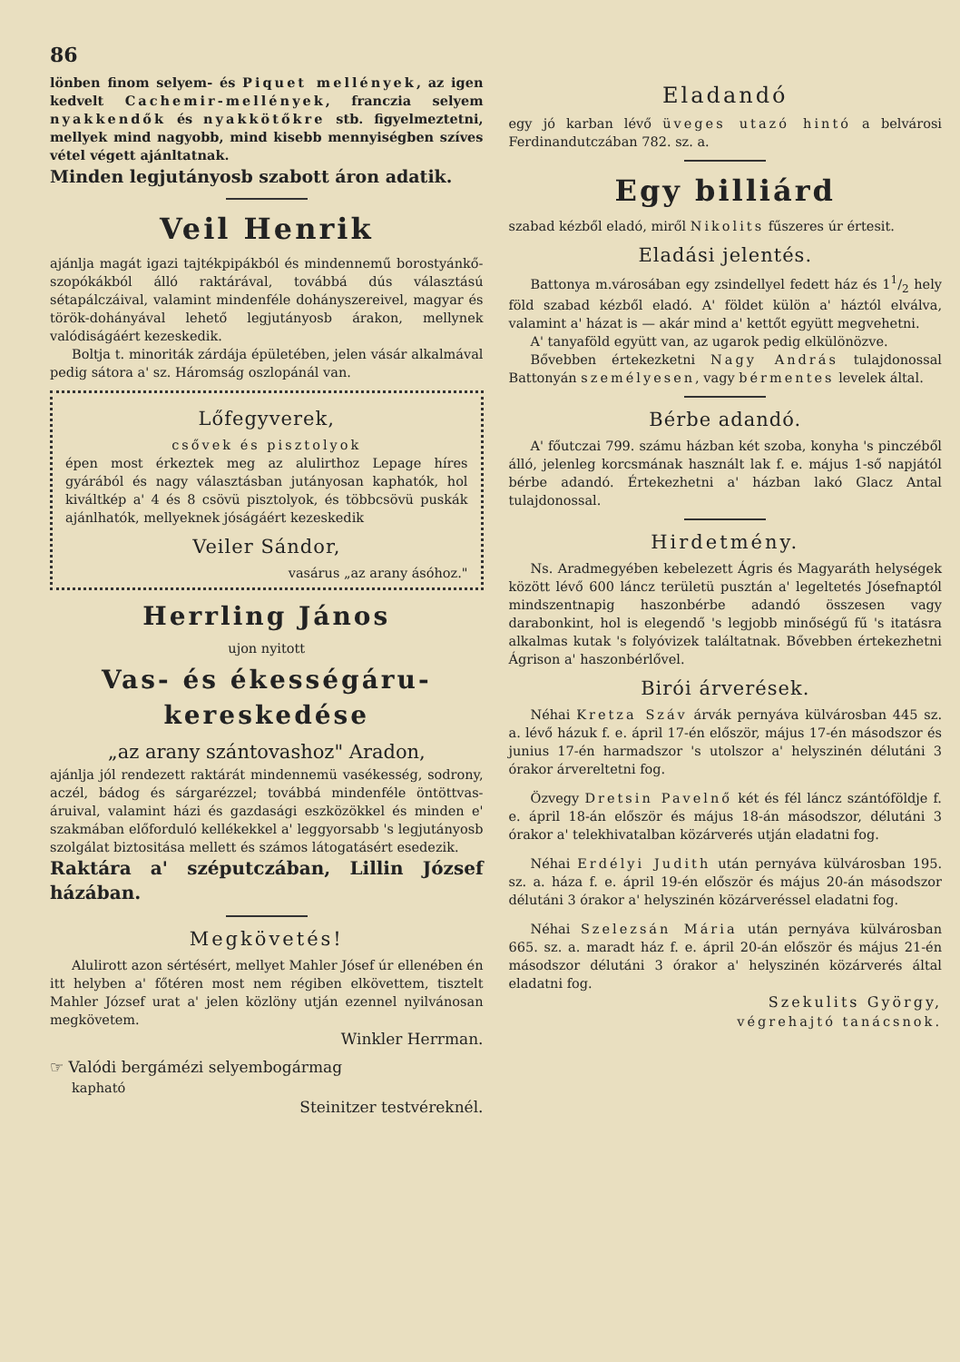86
lönben finom selyem- és Piquet mellények, az igen kedvelt Cachemir-mellények, franczia selyem nyakkendők és nyakkötőkre stb. figyelmeztetni, mellyek mind nagyobb, mind kisebb mennyiségben szíves vétel végett ajánltatnak.
Minden legjutányosb szabott áron adatik.
Veil Henrik
ajánlja magát igazi tajtékpipákból és mindennemű borostyánkő-szopókákból álló raktárával, továbbá dús választású sétapálczáival, valamint mindenféle dohányszereivel, magyar és török-dohányával lehető legjutányosb árakon, mellynek valódiságáért kezeskedik.
Boltja t. minoriták zárdája épületében, jelen vásár alkalmával pedig sátora a' sz. Háromság oszlopánál van.
Lőfegyverek,
csővek és pisztolyok
épen most érkeztek meg az alulirthoz Lepage híres gyárából és nagy választásban jutányosan kaphatók, hol kiváltkép a' 4 és 8 csövü pisztolyok, és többcsövü puskák ajánlhatók, mellyeknek jóságáért kezeskedik
Veiler Sándor,
vasárus „az arany ásóhoz."
Herrling János
ujon nyitott
Vas- és ékességáru-kereskedése
„az arany szántovashoz" Aradon,
ajánlja jól rendezett raktárát mindennemü vasékesség, sodrony, aczél, bádog és sárgarézzel; továbbá mindenféle öntöttvas-áruival, valamint házi és gazdasági eszközökkel és minden e' szakmában előforduló kellékekkel a' leggyorsabb 's legjutányosb szolgálat biztositása mellett és számos látogatásért esedezik.
Raktára a' széputczában, Lillin József házában.
Megkövetés!
Alulirott azon sértésért, mellyet Mahler Jósef úr ellenében én itt helyben a' főtéren most nem régiben elkövettem, tisztelt Mahler József urat a' jelen közlöny utján ezennel nyilvánosan megkövetem.
Winkler Herrman.
☞ Valódi bergámézi selyembogármag
kapható
Steinitzer testvéreknél.
Eladandó
egy jó karban lévő üveges utazó hintó a belvárosi Ferdinandutczában 782. sz. a.
Egy billiárd
szabad kézből eladó, miről Nikolits fűszeres úr értesit.
Eladási jelentés.
Battonya m.városában egy zsindellyel fedett ház és 11/2 hely föld szabad kézből eladó. A' földet külön a' háztól elválva, valamint a' házat is — akár mind a' kettőt együtt megvehetni.
A' tanyaföld együtt van, az ugarok pedig elkülönözve.
Bővebben értekezketni Nagy András tulajdonossal Battonyán személyesen, vagy bérmentes levelek által.
Bérbe adandó.
A' főutczai 799. számu házban két szoba, konyha 's pinczéből álló, jelenleg korcsmának használt lak f. e. május 1-ső napjától bérbe adandó. Értekezhetni a' házban lakó Glacz Antal tulajdonossal.
Hirdetmény.
Ns. Aradmegyében kebelezett Ágris és Magyaráth helységek között lévő 600 láncz területü pusztán a' legeltetés Jósefnaptól mindszentnapig haszonbérbe adandó összesen vagy darabonkint, hol is elegendő 's legjobb minőségű fű 's itatásra alkalmas kutak 's folyóvizek találtatnak. Bővebben értekezhetni Ágrison a' haszonbérlővel.
Birói árverések.
Néhai Kretza Száv árvák pernyáva külvárosban 445 sz. a. lévő házuk f. e. ápril 17-én először, május 17-én másodszor és junius 17-én harmadszor 's utolszor a' helyszinén délutáni 3 órakor árvereltetni fog.
Özvegy Dretsin Pavelnő két és fél láncz szántóföldje f. e. ápril 18-án először és május 18-án másodszor, délutáni 3 órakor a' telekhivatalban közárverés utján eladatni fog.
Néhai Erdélyi Judith után pernyáva külvárosban 195. sz. a. háza f. e. ápril 19-én először és május 20-án másodszor délutáni 3 órakor a' helyszinén közárveréssel eladatni fog.
Néhai Szelezsán Mária után pernyáva külvárosban 665. sz. a. maradt ház f. e. ápril 20-án először és május 21-én másodszor délutáni 3 órakor a' helyszinén közárverés által eladatni fog.
Szekulits György,
végrehajtó tanácsnok.